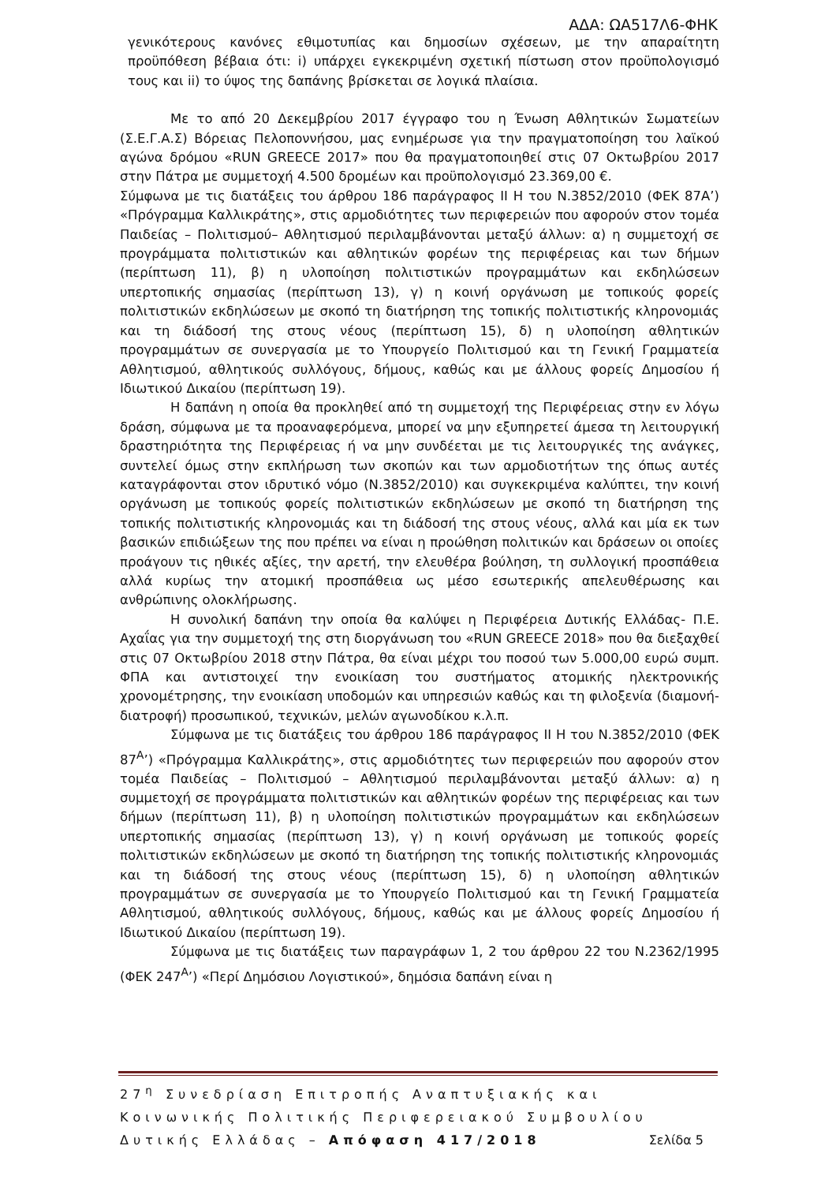ΑΔΑ: ΩΑ517Λ6-ΦΗΚ
γενικότερους κανόνες εθιμοτυπίας και δημοσίων σχέσεων, με την απαραίτητη προϋπόθεση βέβαια ότι: i) υπάρχει εγκεκριμένη σχετική πίστωση στον προϋπολογισμό τους και ii) το ύψος της δαπάνης βρίσκεται σε λογικά πλαίσια.
Με το από 20 Δεκεμβρίου 2017 έγγραφο του η Ένωση Αθλητικών Σωματείων (Σ.Ε.Γ.Α.Σ) Βόρειας Πελοποννήσου, μας ενημέρωσε για την πραγματοποίηση του λαϊκού αγώνα δρόμου «RUN GREECE 2017» που θα πραγματοποιηθεί στις 07 Οκτωβρίου 2017 στην Πάτρα με συμμετοχή 4.500 δρομέων και προϋπολογισμό 23.369,00 €.
Σύμφωνα με τις διατάξεις του άρθρου 186 παράγραφος ΙΙ Η του Ν.3852/2010 (ΦΕΚ 87Α’) «Πρόγραμμα Καλλικράτης», στις αρμοδιότητες των περιφερειών που αφορούν στον τομέα Παιδείας – Πολιτισμού– Αθλητισμού περιλαμβάνονται μεταξύ άλλων: α) η συμμετοχή σε προγράμματα πολιτιστικών και αθλητικών φορέων της περιφέρειας και των δήμων (περίπτωση 11), β) η υλοποίηση πολιτιστικών προγραμμάτων και εκδηλώσεων υπερτοπικής σημασίας (περίπτωση 13), γ) η κοινή οργάνωση με τοπικούς φορείς πολιτιστικών εκδηλώσεων με σκοπό τη διατήρηση της τοπικής πολιτιστικής κληρονομιάς και τη διάδοσή της στους νέους (περίπτωση 15), δ) η υλοποίηση αθλητικών προγραμμάτων σε συνεργασία με το Υπουργείο Πολιτισμού και τη Γενική Γραμματεία Αθλητισμού, αθλητικούς συλλόγους, δήμους, καθώς και με άλλους φορείς Δημοσίου ή Ιδιωτικού Δικαίου (περίπτωση 19).
Η δαπάνη η οποία θα προκληθεί από τη συμμετοχή της Περιφέρειας στην εν λόγω δράση, σύμφωνα με τα προαναφερόμενα, μπορεί να μην εξυπηρετεί άμεσα τη λειτουργική δραστηριότητα της Περιφέρειας ή να μην συνδέεται με τις λειτουργικές της ανάγκες, συντελεί όμως στην εκπλήρωση των σκοπών και των αρμοδιοτήτων της όπως αυτές καταγράφονται στον ιδρυτικό νόμο (Ν.3852/2010) και συγκεκριμένα καλύπτει, την κοινή οργάνωση με τοπικούς φορείς πολιτιστικών εκδηλώσεων με σκοπό τη διατήρηση της τοπικής πολιτιστικής κληρονομιάς και τη διάδοσή της στους νέους, αλλά και μία εκ των βασικών επιδιώξεων της που πρέπει να είναι η προώθηση πολιτικών και δράσεων οι οποίες προάγουν τις ηθικές αξίες, την αρετή, την ελευθέρα βούληση, τη συλλογική προσπάθεια αλλά κυρίως την ατομική προσπάθεια ως μέσο εσωτερικής απελευθέρωσης και ανθρώπινης ολοκλήρωσης.
Η συνολική δαπάνη την οποία θα καλύψει η Περιφέρεια Δυτικής Ελλάδας- Π.Ε. Αχαΐας για την συμμετοχή της στη διοργάνωση του «RUN GREECE 2018» που θα διεξαχθεί στις 07 Οκτωβρίου 2018 στην Πάτρα, θα είναι μέχρι του ποσού των 5.000,00 ευρώ συμπ. ΦΠΑ και αντιστοιχεί την ενοικίαση του συστήματος ατομικής ηλεκτρονικής χρονομέτρησης, την ενοικίαση υποδομών και υπηρεσιών καθώς και τη φιλοξενία (διαμονή- διατροφή) προσωπικού, τεχνικών, μελών αγωνοδίκου κ.λ.π.
Σύμφωνα με τις διατάξεις του άρθρου 186 παράγραφος ΙΙ Η του Ν.3852/2010 (ΦΕΚ 87<sup>Α</sup>’) «Πρόγραμμα Καλλικράτης», στις αρμοδιότητες των περιφερειών που αφορούν στον τομέα Παιδείας – Πολιτισμού – Αθλητισμού περιλαμβάνονται μεταξύ άλλων: α) η συμμετοχή σε προγράμματα πολιτιστικών και αθλητικών φορέων της περιφέρειας και των δήμων (περίπτωση 11), β) η υλοποίηση πολιτιστικών προγραμμάτων και εκδηλώσεων υπερτοπικής σημασίας (περίπτωση 13), γ) η κοινή οργάνωση με τοπικούς φορείς πολιτιστικών εκδηλώσεων με σκοπό τη διατήρηση της τοπικής πολιτιστικής κληρονομιάς και τη διάδοσή της στους νέους (περίπτωση 15), δ) η υλοποίηση αθλητικών προγραμμάτων σε συνεργασία με το Υπουργείο Πολιτισμού και τη Γενική Γραμματεία Αθλητισμού, αθλητικούς συλλόγους, δήμους, καθώς και με άλλους φορείς Δημοσίου ή Ιδιωτικού Δικαίου (περίπτωση 19).
Σύμφωνα με τις διατάξεις των παραγράφων 1, 2 του άρθρου 22 του Ν.2362/1995 (ΦΕΚ 247<sup>Α</sup>’) «Περί Δημόσιου Λογιστικού», δημόσια δαπάνη είναι η
27<sup>η</sup> Συνεδρίαση Επιτροπής Αναπτυξιακής και Κοινωνικής Πολιτικής Περιφερειακού Συμβουλίου Δυτικής Ελλάδας – Απόφαση 417/2018 Σελίδα 5